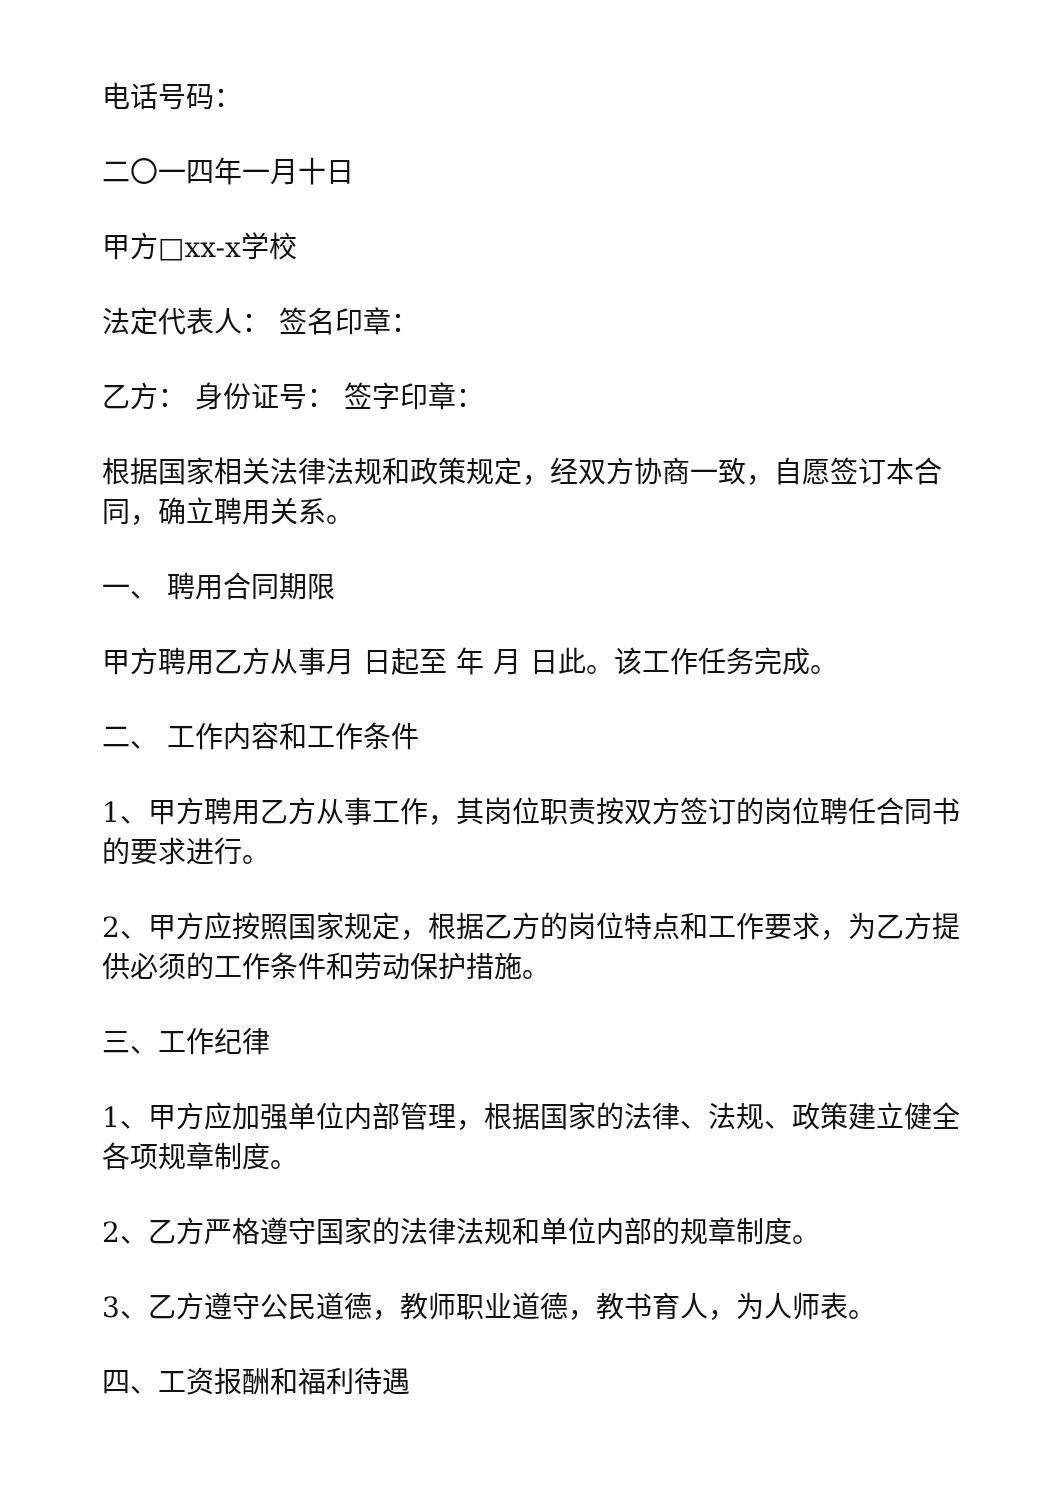电话号码：
二〇一四年一月十日
甲方□xx-x学校
法定代表人： 签名印章：
乙方： 身份证号： 签字印章：
根据国家相关法律法规和政策规定，经双方协商一致，自愿签订本合同，确立聘用关系。
一、 聘用合同期限
甲方聘用乙方从事月 日起至 年 月 日此。该工作任务完成。
二、 工作内容和工作条件
1、甲方聘用乙方从事工作，其岗位职责按双方签订的岗位聘任合同书的要求进行。
2、甲方应按照国家规定，根据乙方的岗位特点和工作要求，为乙方提供必须的工作条件和劳动保护措施。
三、工作纪律
1、甲方应加强单位内部管理，根据国家的法律、法规、政策建立健全各项规章制度。
2、乙方严格遵守国家的法律法规和单位内部的规章制度。
3、乙方遵守公民道德，教师职业道德，教书育人，为人师表。
四、工资报酬和福利待遇